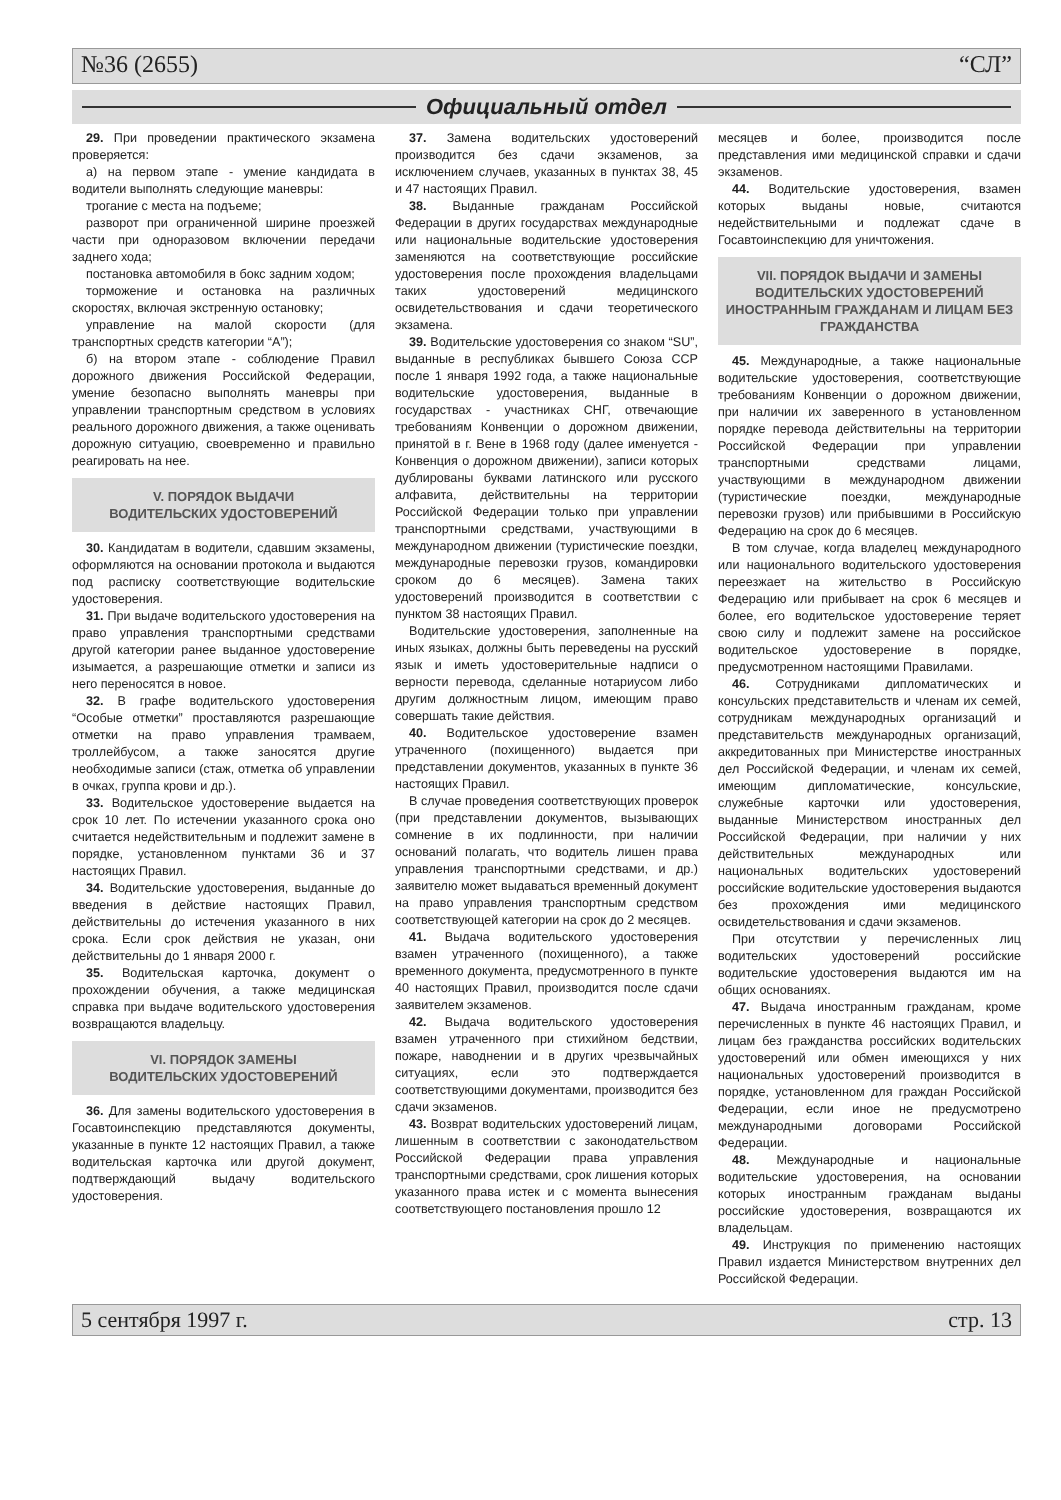№36 (2655) “СЛ”
Официальный отдел
29. При проведении практического экзамена проверяется:
а) на первом этапе - умение кандидата в водители выполнять следующие маневры:
трогание с места на подъеме;
разворот при ограниченной ширине проезжей части при одноразовом включении передачи заднего хода;
постановка автомобиля в бокс задним ходом;
торможение и остановка на различных скоростях, включая экстренную остановку;
управление на малой скорости (для транспортных средств категории “А”);
б) на втором этапе - соблюдение Правил дорожного движения Российской Федерации, умение безопасно выполнять маневры при управлении транспортным средством в условиях реального дорожного движения, а также оценивать дорожную ситуацию, своевременно и правильно реагировать на нее.
V. ПОРЯДОК ВЫДАЧИ
ВОДИТЕЛЬСКИХ УДОСТОВЕРЕНИЙ
30. Кандидатам в водители, сдавшим экзамены, оформляются на основании протокола и выдаются под расписку соответствующие водительские удостоверения.
31. При выдаче водительского удостоверения на право управления транспортными средствами другой категории ранее выданное удостоверение изымается, а разрешающие отметки и записи из него переносятся в новое.
32. В графе водительского удостоверения “Особые отметки” проставляются разрешающие отметки на право управления трамваем, троллейбусом, а также заносятся другие необходимые записи (стаж, отметка об управлении в очках, группа крови и др.).
33. Водительское удостоверение выдается на срок 10 лет. По истечении указанного срока оно считается недействительным и подлежит замене в порядке, установленном пунктами 36 и 37 настоящих Правил.
34. Водительские удостоверения, выданные до введения в действие настоящих Правил, действительны до истечения указанного в них срока. Если срок действия не указан, они действительны до 1 января 2000 г.
35. Водительская карточка, документ о прохождении обучения, а также медицинская справка при выдаче водительского удостоверения возвращаются владельцу.
VI. ПОРЯДОК ЗАМЕНЫ
ВОДИТЕЛЬСКИХ УДОСТОВЕРЕНИЙ
36. Для замены водительского удостоверения в Госавтоинспекцию представляются документы, указанные в пункте 12 настоящих Правил, а также водительская карточка или другой документ, подтверждающий выдачу водительского удостоверения.
37. Замена водительских удостоверений производится без сдачи экзаменов, за исключением случаев, указанных в пунктах 38, 45 и 47 настоящих Правил.
38. Выданные гражданам Российской Федерации в других государствах международные или национальные водительские удостоверения заменяются на соответствующие российские удостоверения после прохождения владельцами таких удостоверений медицинского освидетельствования и сдачи теоретического экзамена.
39. Водительские удостоверения со знаком “SU”, выданные в республиках бывшего Союза ССР после 1 января 1992 года, а также национальные водительские удостоверения, выданные в государствах - участниках СНГ, отвечающие требованиям Конвенции о дорожном движении, принятой в г. Вене в 1968 году (далее именуется - Конвенция о дорожном движении), записи которых дублированы буквами латинского или русского алфавита, действительны на территории Российской Федерации только при управлении транспортными средствами, участвующими в международном движении (туристические поездки, международные перевозки грузов, командировки сроком до 6 месяцев). Замена таких удостоверений производится в соответствии с пунктом 38 настоящих Правил.
Водительские удостоверения, заполненные на иных языках, должны быть переведены на русский язык и иметь удостоверительные надписи о верности перевода, сделанные нотариусом либо другим должностным лицом, имеющим право совершать такие действия.
40. Водительское удостоверение взамен утраченного (похищенного) выдается при представлении документов, указанных в пункте 36 настоящих Правил.
В случае проведения соответствующих проверок (при представлении документов, вызывающих сомнение в их подлинности, при наличии оснований полагать, что водитель лишен права управления транспортными средствами, и др.) заявителю может выдаваться временный документ на право управления транспортным средством соответствующей категории на срок до 2 месяцев.
41. Выдача водительского удостоверения взамен утраченного (похищенного), а также временного документа, предусмотренного в пункте 40 настоящих Правил, производится после сдачи заявителем экзаменов.
42. Выдача водительского удостоверения взамен утраченного при стихийном бедствии, пожаре, наводнении и в других чрезвычайных ситуациях, если это подтверждается соответствующими документами, производится без сдачи экзаменов.
43. Возврат водительских удостоверений лицам, лишенным в соответствии с законодательством Российской Федерации права управления транспортными средствами, срок лишения которых указанного права истек и с момента вынесения соответствующего постановления прошло 12
месяцев и более, производится после представления ими медицинской справки и сдачи экзаменов.
44. Водительские удостоверения, взамен которых выданы новые, считаются недействительными и подлежат сдаче в Госавтоинспекцию для уничтожения.
VII. ПОРЯДОК ВЫДАЧИ И ЗАМЕНЫ ВОДИТЕЛЬСКИХ УДОСТОВЕРЕНИЙ ИНОСТРАННЫМ ГРАЖДАНАМ И ЛИЦАМ БЕЗ ГРАЖДАНСТВА
45. Международные, а также национальные водительские удостоверения, соответствующие требованиям Конвенции о дорожном движении, при наличии их заверенного в установленном порядке перевода действительны на территории Российской Федерации при управлении транспортными средствами лицами, участвующими в международном движении (туристические поездки, международные перевозки грузов) или прибывшими в Российскую Федерацию на срок до 6 месяцев.
В том случае, когда владелец международного или национального водительского удостоверения переезжает на жительство в Российскую Федерацию или прибывает на срок 6 месяцев и более, его водительское удостоверение теряет свою силу и подлежит замене на российское водительское удостоверение в порядке, предусмотренном настоящими Правилами.
46. Сотрудниками дипломатических и консульских представительств и членам их семей, сотрудникам международных организаций и представительств международных организаций, аккредитованных при Министерстве иностранных дел Российской Федерации, и членам их семей, имеющим дипломатические, консульские, служебные карточки или удостоверения, выданные Министерством иностранных дел Российской Федерации, при наличии у них действительных международных или национальных водительских удостоверений российские водительские удостоверения выдаются без прохождения ими медицинского освидетельствования и сдачи экзаменов.
При отсутствии у перечисленных лиц водительских удостоверений российские водительские удостоверения выдаются им на общих основаниях.
47. Выдача иностранным гражданам, кроме перечисленных в пункте 46 настоящих Правил, и лицам без гражданства российских водительских удостоверений или обмен имеющихся у них национальных удостоверений производится в порядке, установленном для граждан Российской Федерации, если иное не предусмотрено международными договорами Российской Федерации.
48. Международные и национальные водительские удостоверения, на основании которых иностранным гражданам выданы российские удостоверения, возвращаются их владельцам.
49. Инструкция по применению настоящих Правил издается Министерством внутренних дел Российской Федерации.
5 сентября 1997 г. стр. 13